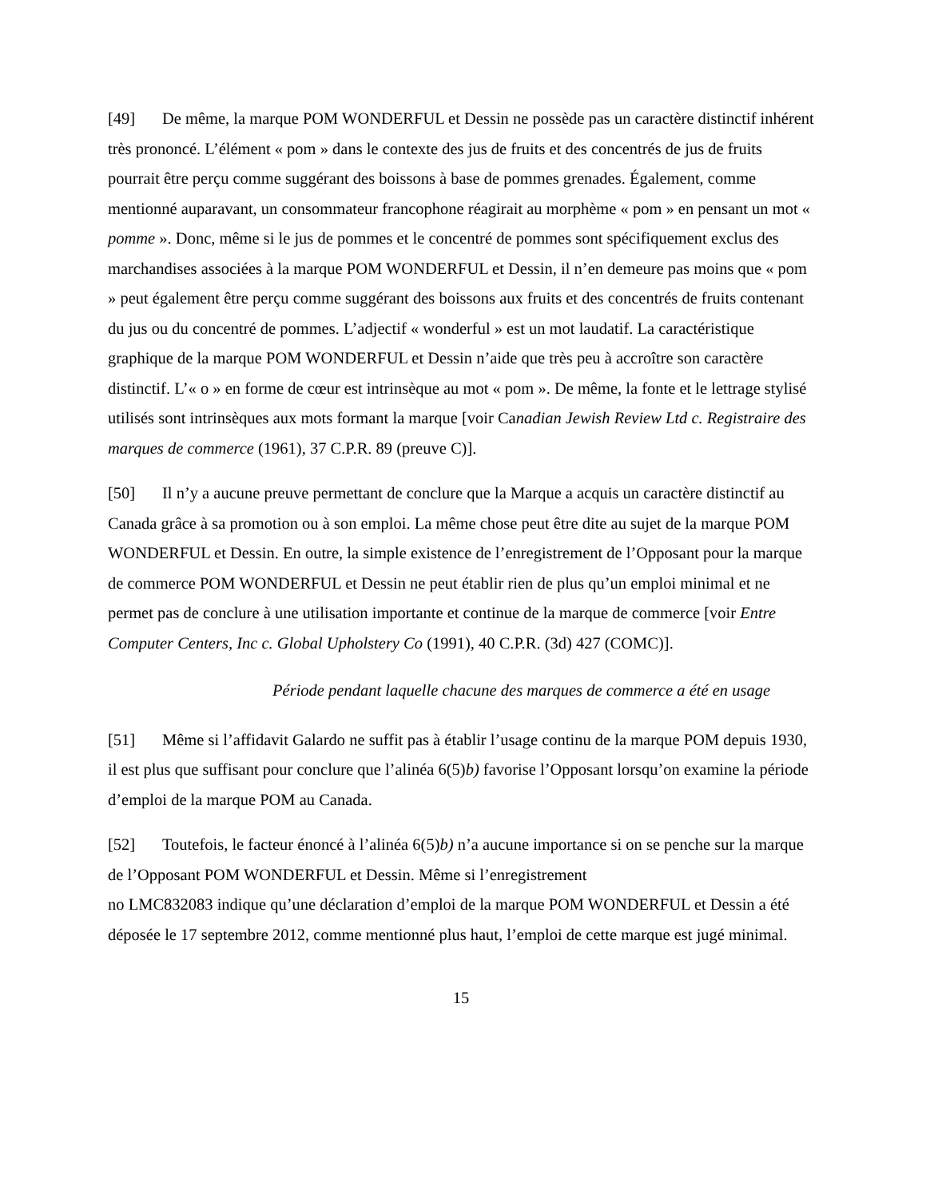[49] De même, la marque POM WONDERFUL et Dessin ne possède pas un caractère distinctif inhérent très prononcé. L’élément « pom » dans le contexte des jus de fruits et des concentrés de jus de fruits pourrait être perçu comme suggérant des boissons à base de pommes grenades. Également, comme mentionné auparavant, un consommateur francophone réagirait au morphème « pom » en pensant un mot « pomme ». Donc, même si le jus de pommes et le concentré de pommes sont spécifiquement exclus des marchandises associées à la marque POM WONDERFUL et Dessin, il n’en demeure pas moins que « pom » peut également être perçu comme suggérant des boissons aux fruits et des concentrés de fruits contenant du jus ou du concentré de pommes. L’adjectif « wonderful » est un mot laudatif. La caractéristique graphique de la marque POM WONDERFUL et Dessin n’aide que très peu à accroître son caractère distinctif. L’« o » en forme de cœur est intrinsèque au mot « pom ». De même, la fonte et le lettrage stylisé utilisés sont intrinsèques aux mots formant la marque [voir Canadian Jewish Review Ltd c. Registraire des marques de commerce (1961), 37 C.P.R. 89 (preuve C)].
[50] Il n’y a aucune preuve permettant de conclure que la Marque a acquis un caractère distinctif au Canada grâce à sa promotion ou à son emploi. La même chose peut être dite au sujet de la marque POM WONDERFUL et Dessin. En outre, la simple existence de l’enregistrement de l’Opposant pour la marque de commerce POM WONDERFUL et Dessin ne peut établir rien de plus qu’un emploi minimal et ne permet pas de conclure à une utilisation importante et continue de la marque de commerce [voir Entre Computer Centers, Inc c. Global Upholstery Co (1991), 40 C.P.R. (3d) 427 (COMC)].
Période pendant laquelle chacune des marques de commerce a été en usage
[51] Même si l’affidavit Galardo ne suffit pas à établir l’usage continu de la marque POM depuis 1930, il est plus que suffisant pour conclure que l’alinéa 6(5)b) favorise l’Opposant lorsqu’on examine la période d’emploi de la marque POM au Canada.
[52] Toutefois, le facteur énoncé à l’alinéa 6(5)b) n’a aucune importance si on se penche sur la marque de l’Opposant POM WONDERFUL et Dessin. Même si l’enregistrement
no LMC832083 indique qu’une déclaration d’emploi de la marque POM WONDERFUL et Dessin a été déposée le 17 septembre 2012, comme mentionné plus haut, l’emploi de cette marque est jugé minimal.
15